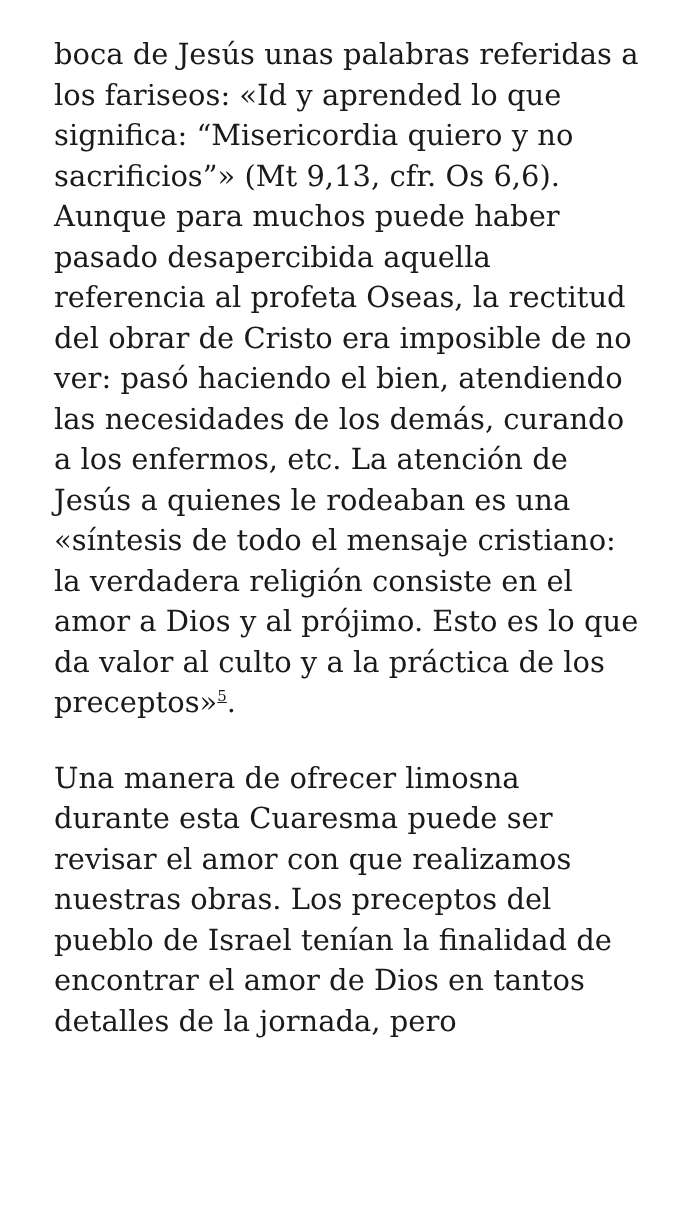boca de Jesús unas palabras referidas a los fariseos: «Id y aprended lo que significa: “Misericordia quiero y no sacrificios”» (Mt 9,13, cfr. Os 6,6). Aunque para muchos puede haber pasado desapercibida aquella referencia al profeta Oseas, la rectitud del obrar de Cristo era imposible de no ver: pasó haciendo el bien, atendiendo las necesidades de los demás, curando a los enfermos, etc. La atención de Jesús a quienes le rodeaban es una «síntesis de todo el mensaje cristiano: la verdadera religión consiste en el amor a Dios y al prójimo. Esto es lo que da valor al culto y a la práctica de los preceptos»<sup>5</sup>.
Una manera de ofrecer limosna durante esta Cuaresma puede ser revisar el amor con que realizamos nuestras obras. Los preceptos del pueblo de Israel tenían la finalidad de encontrar el amor de Dios en tantos detalles de la jornada, pero